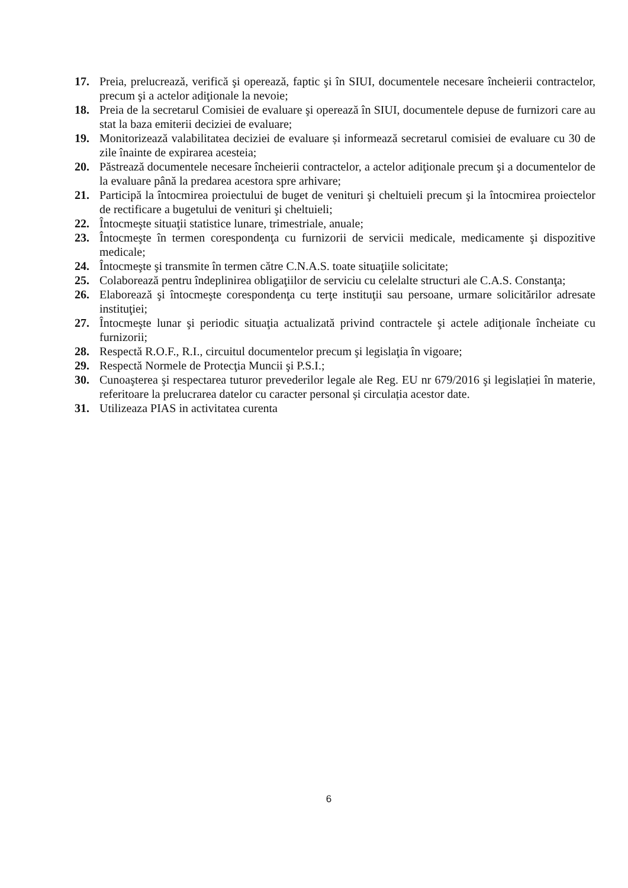17. Preia, prelucrează, verifică şi operează, faptic şi în SIUI, documentele necesare încheierii contractelor, precum şi a actelor adiţionale la nevoie;
18. Preia de la secretarul Comisiei de evaluare şi operează în SIUI, documentele depuse de furnizori care au stat la baza emiterii deciziei de evaluare;
19. Monitorizează valabilitatea deciziei de evaluare și informează secretarul comisiei de evaluare cu 30 de zile înainte de expirarea acesteia;
20. Păstrează documentele necesare încheierii contractelor, a actelor adiţionale precum şi a documentelor de la evaluare până la predarea acestora spre arhivare;
21. Participă la întocmirea proiectului de buget de venituri şi cheltuieli precum şi la întocmirea proiectelor de rectificare a bugetului de venituri şi cheltuieli;
22. Întocmeşte situaţii statistice lunare, trimestriale, anuale;
23. Întocmeşte în termen corespondenţa cu furnizorii de servicii medicale, medicamente şi dispozitive medicale;
24. Întocmeşte şi transmite în termen către C.N.A.S. toate situaţiile solicitate;
25. Colaborează pentru îndeplinirea obligaţiilor de serviciu cu celelalte structuri ale C.A.S. Constanţa;
26. Elaborează şi întocmeşte corespondenţa cu terţe instituţii sau persoane, urmare solicitărilor adresate instituţiei;
27. Întocmeşte lunar şi periodic situaţia actualizată privind contractele şi actele adiţionale încheiate cu furnizorii;
28. Respectă R.O.F., R.I., circuitul documentelor precum şi legislaţia în vigoare;
29. Respectă Normele de Protecţia Muncii şi P.S.I.;
30. Cunoaşterea şi respectarea tuturor prevederilor legale ale Reg. EU nr 679/2016 şi legislației în materie, referitoare la prelucrarea datelor cu caracter personal și circulația acestor date.
31. Utilizeaza PIAS in activitatea curenta
6